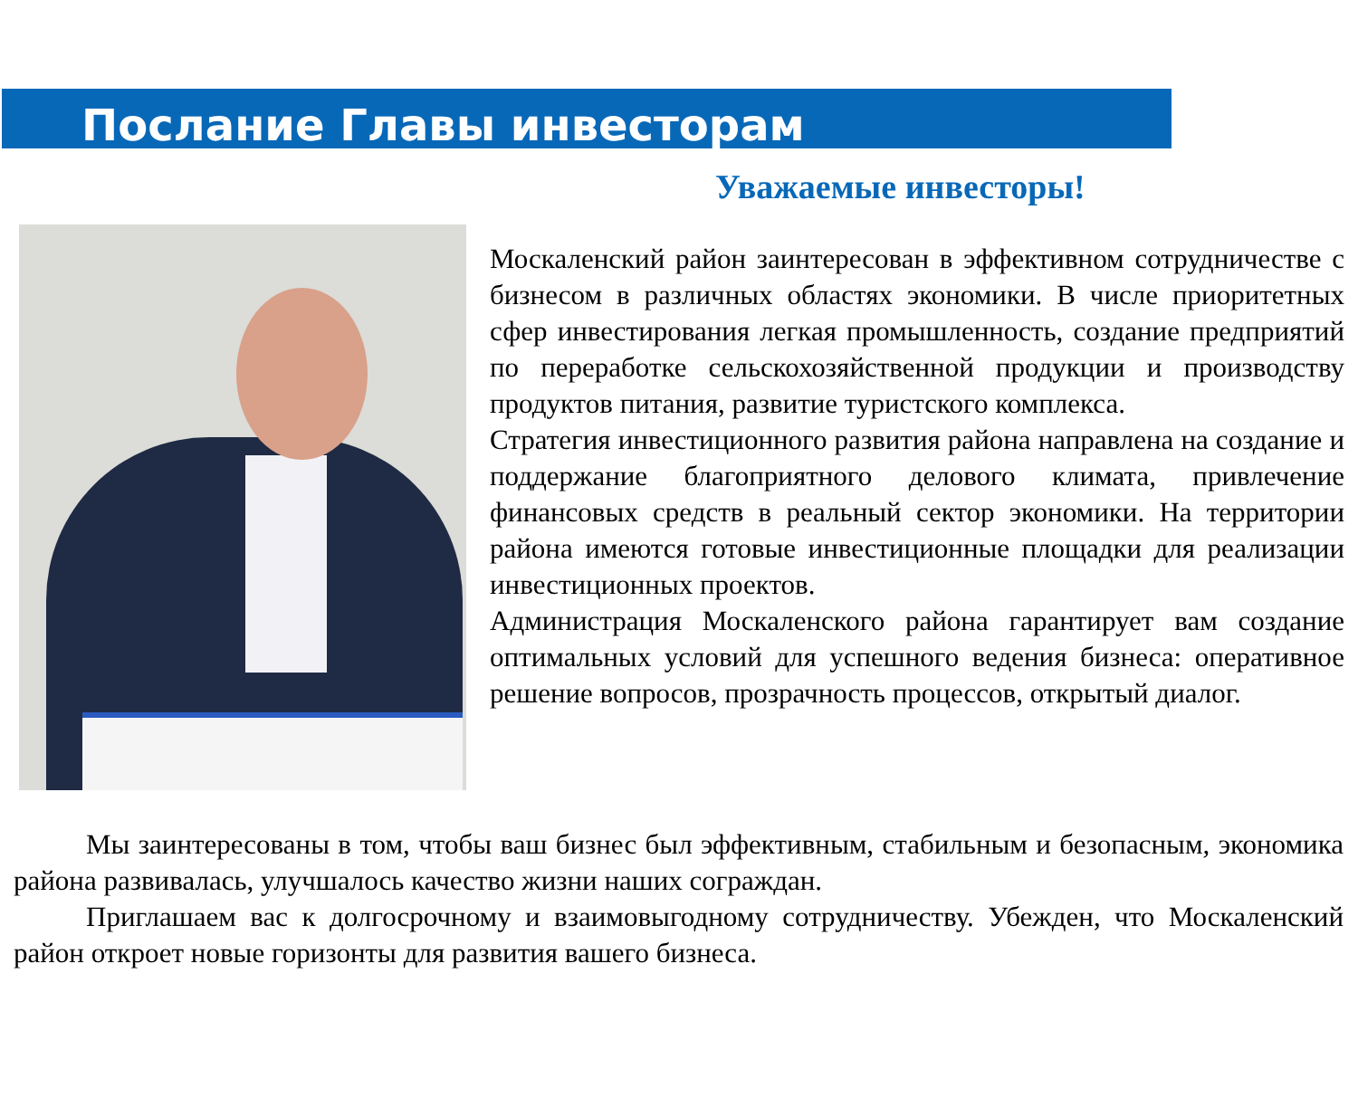Послание Главы инвесторам
Уважаемые инвесторы!
Москаленский район заинтересован в эффективном сотрудничестве с бизнесом в различных областях экономики. В числе приоритетных сфер инвестирования легкая промышленность, создание предприятий по переработке сельскохозяйственной продукции и производству продуктов питания, развитие туристского комплекса.
Стратегия инвестиционного развития района направлена на создание и поддержание благоприятного делового климата, привлечение финансовых средств в реальный сектор экономики. На территории района имеются готовые инвестиционные площадки для реализации инвестиционных проектов.
Администрация Москаленского района гарантирует вам создание оптимальных условий для успешного ведения бизнеса: оперативное решение вопросов, прозрачность процессов, открытый диалог.
Мы заинтересованы в том, чтобы ваш бизнес был эффективным, стабильным и безопасным, экономика района развивалась, улучшалось качество жизни наших сограждан.
Приглашаем вас к долгосрочному и взаимовыгодному сотрудничеству. Убежден, что Москаленский район откроет новые горизонты для развития вашего бизнеса.